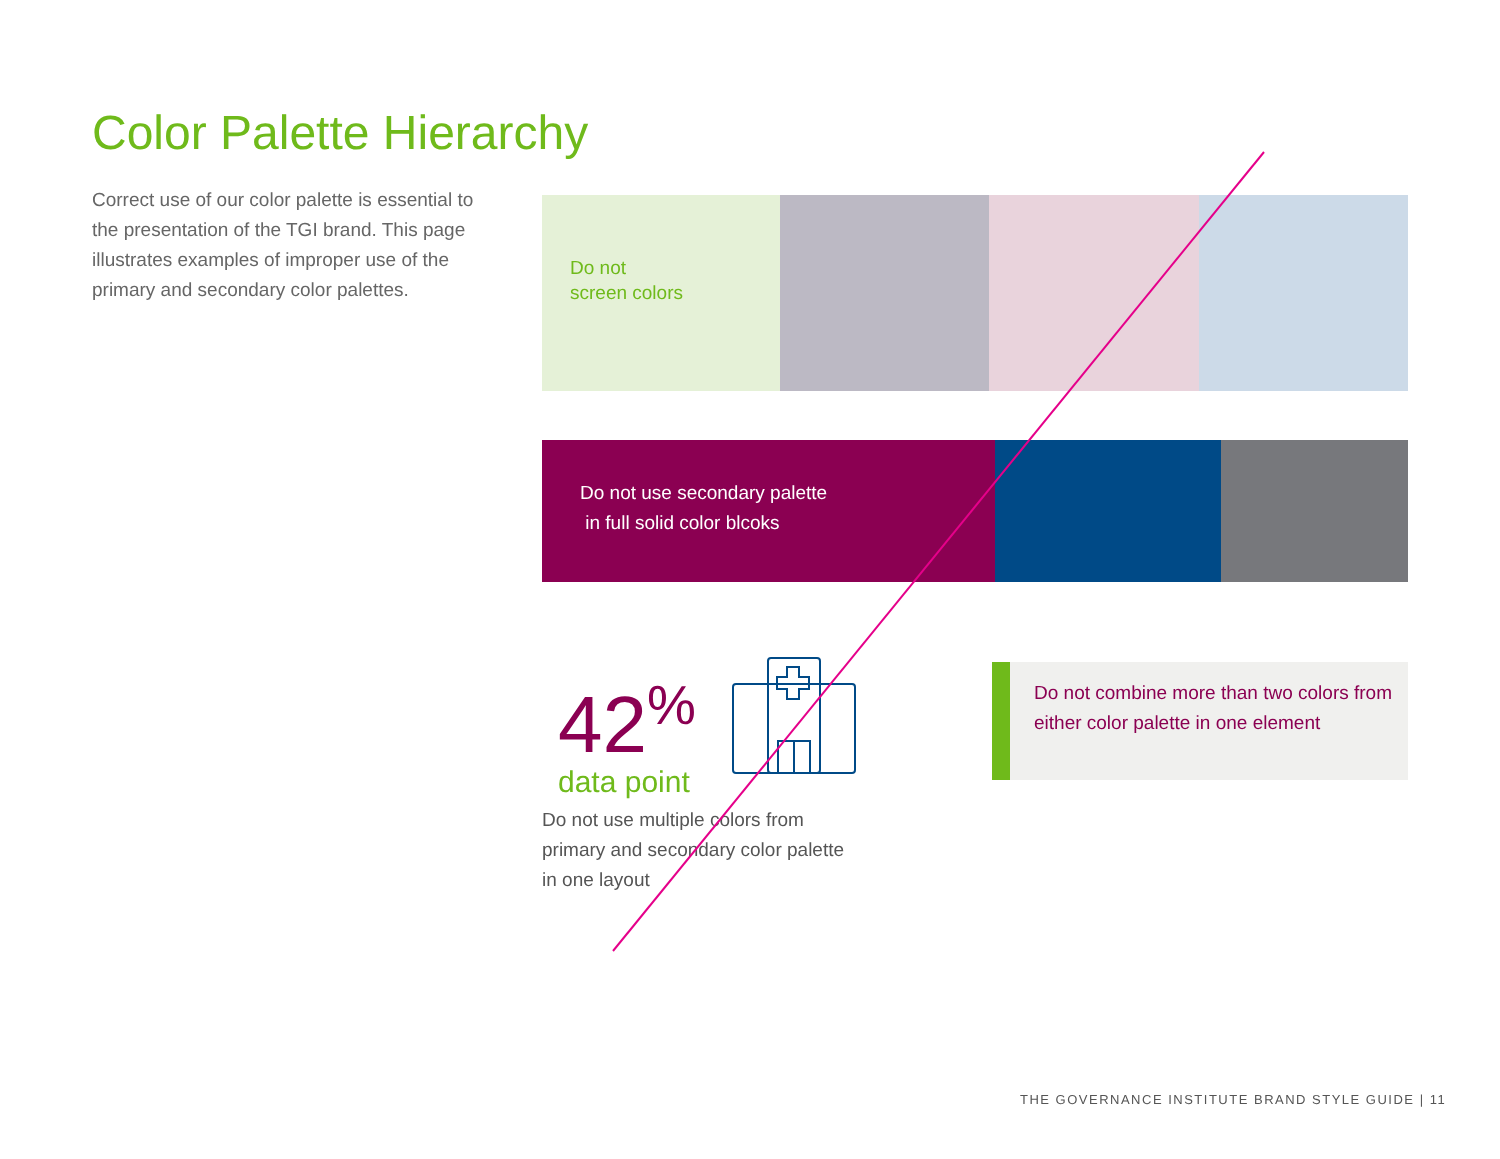Color Palette Hierarchy
Correct use of our color palette is essential to the presentation of the TGI brand. This page illustrates examples of improper use of the primary and secondary color palettes.
Do not
screen colors
Do not use secondary palette
in full solid color blcoks
42<sup>%</sup>
data point
Do not use multiple colors from primary and secondary color palette in one layout
Do not combine more than two colors from either color palette in one element
THE GOVERNANCE INSTITUTE BRAND STYLE GUIDE | 11